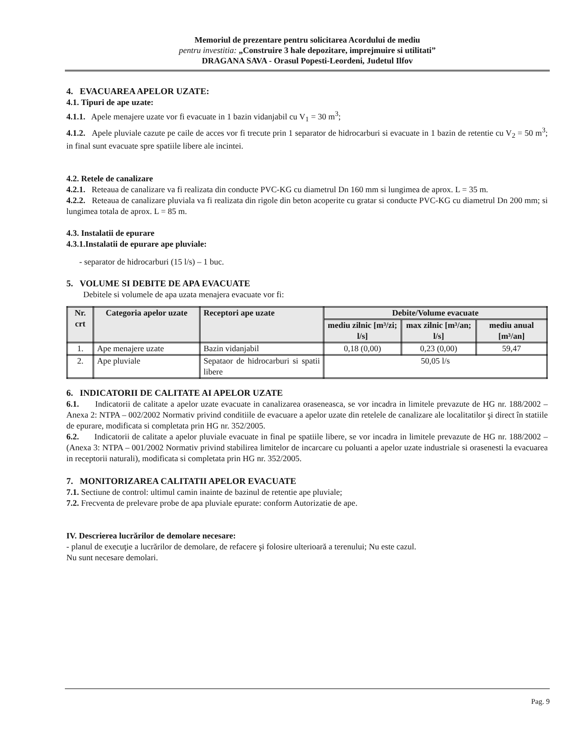Memoriul de prezentare pentru solicitarea Acordului de mediu
pentru investitia: „Construire 3 hale depozitare, imprejmuire si utilitati”
DRAGANA SAVA - Orasul Popesti-Leordeni, Judetul Ilfov
4. EVACUAREA APELOR UZATE:
4.1. Tipuri de ape uzate:
4.1.1. Apele menajere uzate vor fi evacuate in 1 bazin vidanjabil cu V<sub>1</sub> = 30 m<sup>3</sup>;
4.1.2. Apele pluviale cazute pe caile de acces vor fi trecute prin 1 separator de hidrocarburi si evacuate in 1 bazin de retentie cu V<sub>2</sub> = 50 m<sup>3</sup>; in final sunt evacuate spre spatiile libere ale incintei.
4.2. Retele de canalizare
4.2.1. Reteaua de canalizare va fi realizata din conducte PVC-KG cu diametrul Dn 160 mm si lungimea de aprox. L = 35 m.
4.2.2. Reteaua de canalizare pluviala va fi realizata din rigole din beton acoperite cu gratar si conducte PVC-KG cu diametrul Dn 200 mm; si lungimea totala de aprox. L = 85 m.
4.3. Instalatii de epurare
4.3.1.Instalatii de epurare ape pluviale:
- separator de hidrocarburi (15 l/s) – 1 buc.
5. VOLUME SI DEBITE DE APA EVACUATE
Debitele si volumele de apa uzata menajera evacuate vor fi:
| Nr. crt | Categoria apelor uzate | Receptori ape uzate | Debite/Volume evacuate | | |
| --- | --- | --- | --- | --- | --- |
| | | | mediu zilnic [m³/zi; l/s] | max zilnic [m³/an; l/s] | mediu anual [m³/an] |
| 1. | Ape menajere uzate | Bazin vidanjabil | 0,18 (0,00) | 0,23 (0,00) | 59,47 |
| 2. | Ape pluviale | Sepataor de hidrocarburi si spatii libere | 50,05 l/s | | |
6. INDICATORII DE CALITATE AI APELOR UZATE
6.1. Indicatorii de calitate a apelor uzate evacuate in canalizarea oraseneasca, se vor incadra in limitele prevazute de HG nr. 188/2002 – Anexa 2: NTPA – 002/2002 Normativ privind conditiile de evacuare a apelor uzate din retelele de canalizare ale localitatilor şi direct în statiile de epurare, modificata si completata prin HG nr. 352/2005.
6.2. Indicatorii de calitate a apelor pluviale evacuate in final pe spatiile libere, se vor incadra in limitele prevazute de HG nr. 188/2002 – (Anexa 3: NTPA – 001/2002 Normativ privind stabilirea limitelor de incarcare cu poluanti a apelor uzate industriale si orasenesti la evacuarea in receptorii naturali), modificata si completata prin HG nr. 352/2005.
7. MONITORIZAREA CALITATII APELOR EVACUATE
7.1. Sectiune de control: ultimul camin inainte de bazinul de retentie ape pluviale;
7.2. Frecventa de prelevare probe de apa pluviale epurate: conform Autorizatie de ape.
IV. Descrierea lucrărilor de demolare necesare:
- planul de execuţie a lucrărilor de demolare, de refacere şi folosire ulterioară a terenului; Nu este cazul.
Nu sunt necesare demolari.
Pag. 9